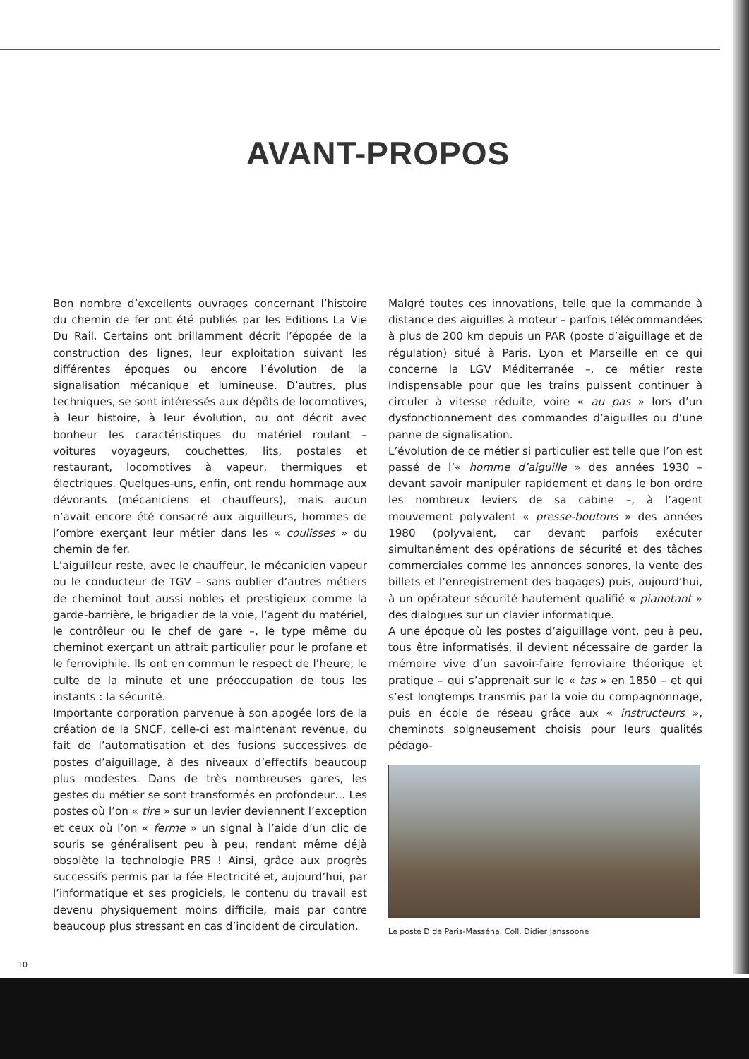AVANT-PROPOS
Bon nombre d’excellents ouvrages concernant l’histoire du chemin de fer ont été publiés par les Editions La Vie Du Rail. Certains ont brillamment décrit l’épopée de la construction des lignes, leur exploitation suivant les différentes époques ou encore l’évolution de la signalisation mécanique et lumineuse. D’autres, plus techniques, se sont intéressés aux dépôts de locomotives, à leur histoire, à leur évolution, ou ont décrit avec bonheur les caractéristiques du matériel roulant – voitures voyageurs, couchettes, lits, postales et restaurant, locomotives à vapeur, thermiques et électriques. Quelques-uns, enfin, ont rendu hommage aux dévorants (mécaniciens et chauffeurs), mais aucun n’avait encore été consacré aux aiguilleurs, hommes de l’ombre exerçant leur métier dans les « coulisses » du chemin de fer.
L’aiguilleur reste, avec le chauffeur, le mécanicien vapeur ou le conducteur de TGV – sans oublier d’autres métiers de cheminot tout aussi nobles et prestigieux comme la garde-barrière, le brigadier de la voie, l’agent du matériel, le contrôleur ou le chef de gare –, le type même du cheminot exerçant un attrait particulier pour le profane et le ferroviphile. Ils ont en commun le respect de l’heure, le culte de la minute et une préoccupation de tous les instants : la sécurité.
Importante corporation parvenue à son apogée lors de la création de la SNCF, celle-ci est maintenant revenue, du fait de l’automatisation et des fusions successives de postes d’aiguillage, à des niveaux d’effectifs beaucoup plus modestes. Dans de très nombreuses gares, les gestes du métier se sont transformés en profondeur… Les postes où l’on « tire » sur un levier deviennent l’exception et ceux où l’on « ferme » un signal à l’aide d’un clic de souris se généralisent peu à peu, rendant même déjà obsolète la technologie PRS ! Ainsi, grâce aux progrès successifs permis par la fée Electricité et, aujourd’hui, par l’informatique et ses progiciels, le contenu du travail est devenu physiquement moins difficile, mais par contre beaucoup plus stressant en cas d’incident de circulation.
Malgré toutes ces innovations, telle que la commande à distance des aiguilles à moteur – parfois télécommandées à plus de 200 km depuis un PAR (poste d’aiguillage et de régulation) situé à Paris, Lyon et Marseille en ce qui concerne la LGV Méditerranée –, ce métier reste indispensable pour que les trains puissent continuer à circuler à vitesse réduite, voire « au pas » lors d’un dysfonctionnement des commandes d’aiguilles ou d’une panne de signalisation.
L’évolution de ce métier si particulier est telle que l’on est passé de l’« homme d’aiguille » des années 1930 – devant savoir manipuler rapidement et dans le bon ordre les nombreux leviers de sa cabine –, à l’agent mouvement polyvalent « presse-boutons » des années 1980 (polyvalent, car devant parfois exécuter simultanément des opérations de sécurité et des tâches commerciales comme les annonces sonores, la vente des billets et l’enregistrement des bagages) puis, aujourd’hui, à un opérateur sécurité hautement qualifié « pianotant » des dialogues sur un clavier informatique.
A une époque où les postes d’aiguillage vont, peu à peu, tous être informatisés, il devient nécessaire de garder la mémoire vive d’un savoir-faire ferroviaire théorique et pratique – qui s’apprenait sur le « tas » en 1850 – et qui s’est longtemps transmis par la voie du compagnonnage, puis en école de réseau grâce aux « instructeurs », cheminots soigneusement choisis pour leurs qualités pédago-
Le poste D de Paris-Masséna. Coll. Didier Janssoone
10